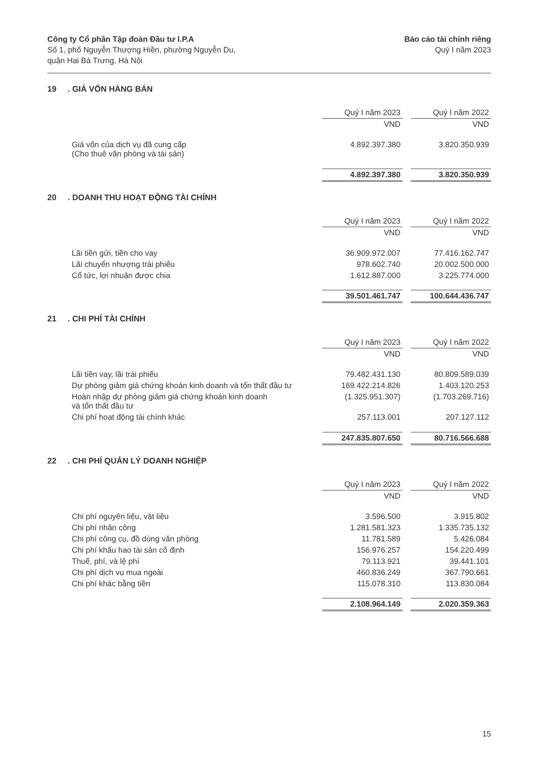Công ty Cổ phần Tập đoàn Đầu tư I.P.A
Số 1, phố Nguyễn Thượng Hiền, phường Nguyễn Du,
quận Hai Bà Trưng, Hà Nội
Báo cáo tài chính riêng
Quý I năm 2023
19. GIÁ VỐN HÀNG BÁN
| | Quý I năm 2023 | | Quý I năm 2022 |
| | VND | | VND |
| Giá vốn của dịch vụ đã cung cấp (Cho thuê văn phòng và tài sản) | 4.892.397.380 | | 3.820.350.939 |
| | 4.892.397.380 | | 3.820.350.939 |
20. DOANH THU HOẠT ĐỘNG TÀI CHÍNH
| | Quý I năm 2023 | | Quý I năm 2022 |
| | VND | | VND |
| Lãi tiền gửi, tiền cho vay | 36.909.972.007 | | 77.416.162.747 |
| Lãi chuyển nhượng trái phiếu | 978.602.740 | | 20.002.500.000 |
| Cổ tức, lợi nhuận được chia | 1.612.887.000 | | 3.225.774.000 |
| | 39.501.461.747 | | 100.644.436.747 |
21. CHI PHÍ TÀI CHÍNH
| | Quý I năm 2023 | | Quý I năm 2022 |
| | VND | | VND |
| Lãi tiền vay, lãi trái phiếu | 79.482.431.130 | | 80.809.589.039 |
| Dự phòng giảm giá chứng khoán kinh doanh và tổn thất đầu tư | 169.422.214.826 | | 1.403.120.253 |
| Hoàn nhập dự phòng giảm giá chứng khoán kinh doanh và tổn thất đầu tư | (1.325.951.307) | | (1.703.269.716) |
| Chi phí hoạt động tài chính khác | 257.113.001 | | 207.127.112 |
| | 247.835.807.650 | | 80.716.566.688 |
22. CHI PHÍ QUẢN LÝ DOANH NGHIỆP
| | Quý I năm 2023 | | Quý I năm 2022 |
| | VND | | VND |
| Chi phí nguyên liệu, vật liệu | 3.596.500 | | 3.915.802 |
| Chi phí nhân công | 1.281.581.323 | | 1.335.735.132 |
| Chi phí công cụ, đồ dùng văn phòng | 11.781.589 | | 5.426.084 |
| Chi phí khấu hao tài sản cố định | 156.976.257 | | 154.220.499 |
| Thuế, phí, và lệ phí | 79.113.921 | | 39.441.101 |
| Chi phí dịch vụ mua ngoài | 460.836.249 | | 367.790.661 |
| Chi phí khác bằng tiền | 115.078.310 | | 113.830.084 |
| | 2.108.964.149 | | 2.020.359.363 |
15